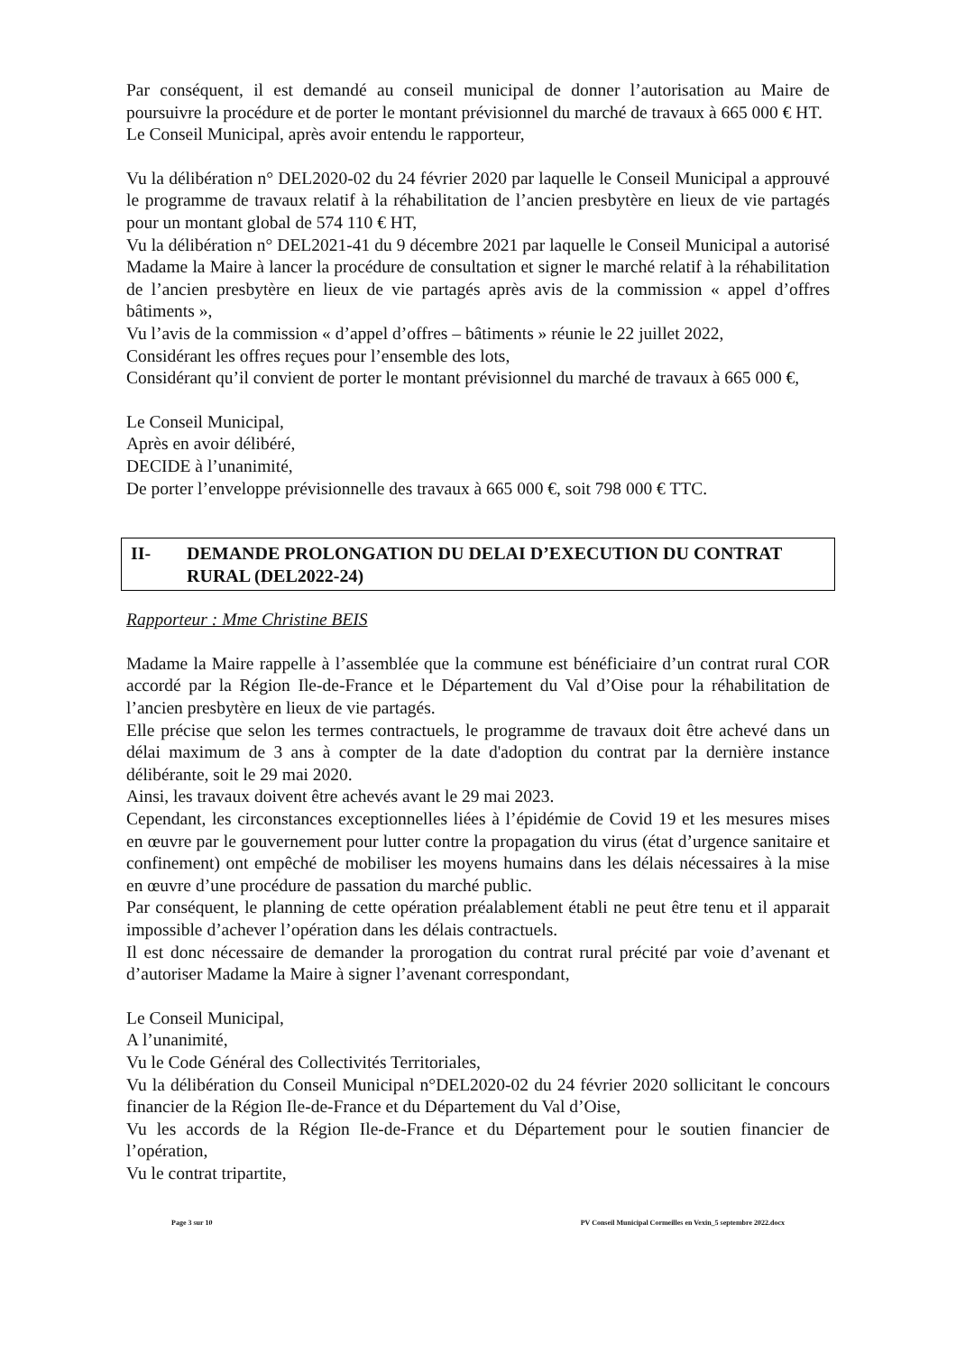Par conséquent, il est demandé au conseil municipal de donner l’autorisation au Maire de poursuivre la procédure et de porter le montant prévisionnel du marché de travaux à 665 000 € HT.
Le Conseil Municipal, après avoir entendu le rapporteur,
Vu la délibération n° DEL2020-02 du 24 février 2020 par laquelle le Conseil Municipal a approuvé le programme de travaux relatif à la réhabilitation de l’ancien presbytère en lieux de vie partagés pour un montant global de 574 110 € HT,
Vu la délibération n° DEL2021-41 du 9 décembre 2021 par laquelle le Conseil Municipal a autorisé Madame la Maire à lancer la procédure de consultation et signer le marché relatif à la réhabilitation de l’ancien presbytère en lieux de vie partagés après avis de la commission « appel d’offres bâtiments »,
Vu l’avis de la commission « d’appel d’offres – bâtiments » réunie le 22 juillet 2022,
Considérant les offres reçues pour l’ensemble des lots,
Considérant qu’il convient de porter le montant prévisionnel du marché de travaux à 665 000 €,
Le Conseil Municipal,
Après en avoir délibéré,
DECIDE à l’unanimité,
De porter l’enveloppe prévisionnelle des travaux à 665 000 €, soit 798 000 € TTC.
II- DEMANDE PROLONGATION DU DELAI D’EXECUTION DU CONTRAT RURAL (DEL2022-24)
Rapporteur : Mme Christine BEIS
Madame la Maire rappelle à l’assemblée que la commune est bénéficiaire d’un contrat rural COR accordé par la Région Ile-de-France et le Département du Val d’Oise pour la réhabilitation de l’ancien presbytère en lieux de vie partagés.
Elle précise que selon les termes contractuels, le programme de travaux doit être achevé dans un délai maximum de 3 ans à compter de la date d'adoption du contrat par la dernière instance délibérante, soit le 29 mai 2020.
Ainsi, les travaux doivent être achevés avant le 29 mai 2023.
Cependant, les circonstances exceptionnelles liées à l’épidémie de Covid 19 et les mesures mises en œuvre par le gouvernement pour lutter contre la propagation du virus (état d’urgence sanitaire et confinement) ont empêché de mobiliser les moyens humains dans les délais nécessaires à la mise en œuvre d’une procédure de passation du marché public.
Par conséquent, le planning de cette opération préalablement établi ne peut être tenu et il apparait impossible d’achever l’opération dans les délais contractuels.
Il est donc nécessaire de demander la prorogation du contrat rural précité par voie d’avenant et d’autoriser Madame la Maire à signer l’avenant correspondant,
Le Conseil Municipal,
A l’unanimité,
Vu le Code Général des Collectivités Territoriales,
Vu la délibération du Conseil Municipal n°DEL2020-02 du 24 février 2020 sollicitant le concours financier de la Région Ile-de-France et du Département du Val d’Oise,
Vu les accords de la Région Ile-de-France et du Département pour le soutien financier de l’opération,
Vu le contrat tripartite,
Page 3 sur 10 PV Conseil Municipal Cormeilles en Vexin_5 septembre 2022.docx